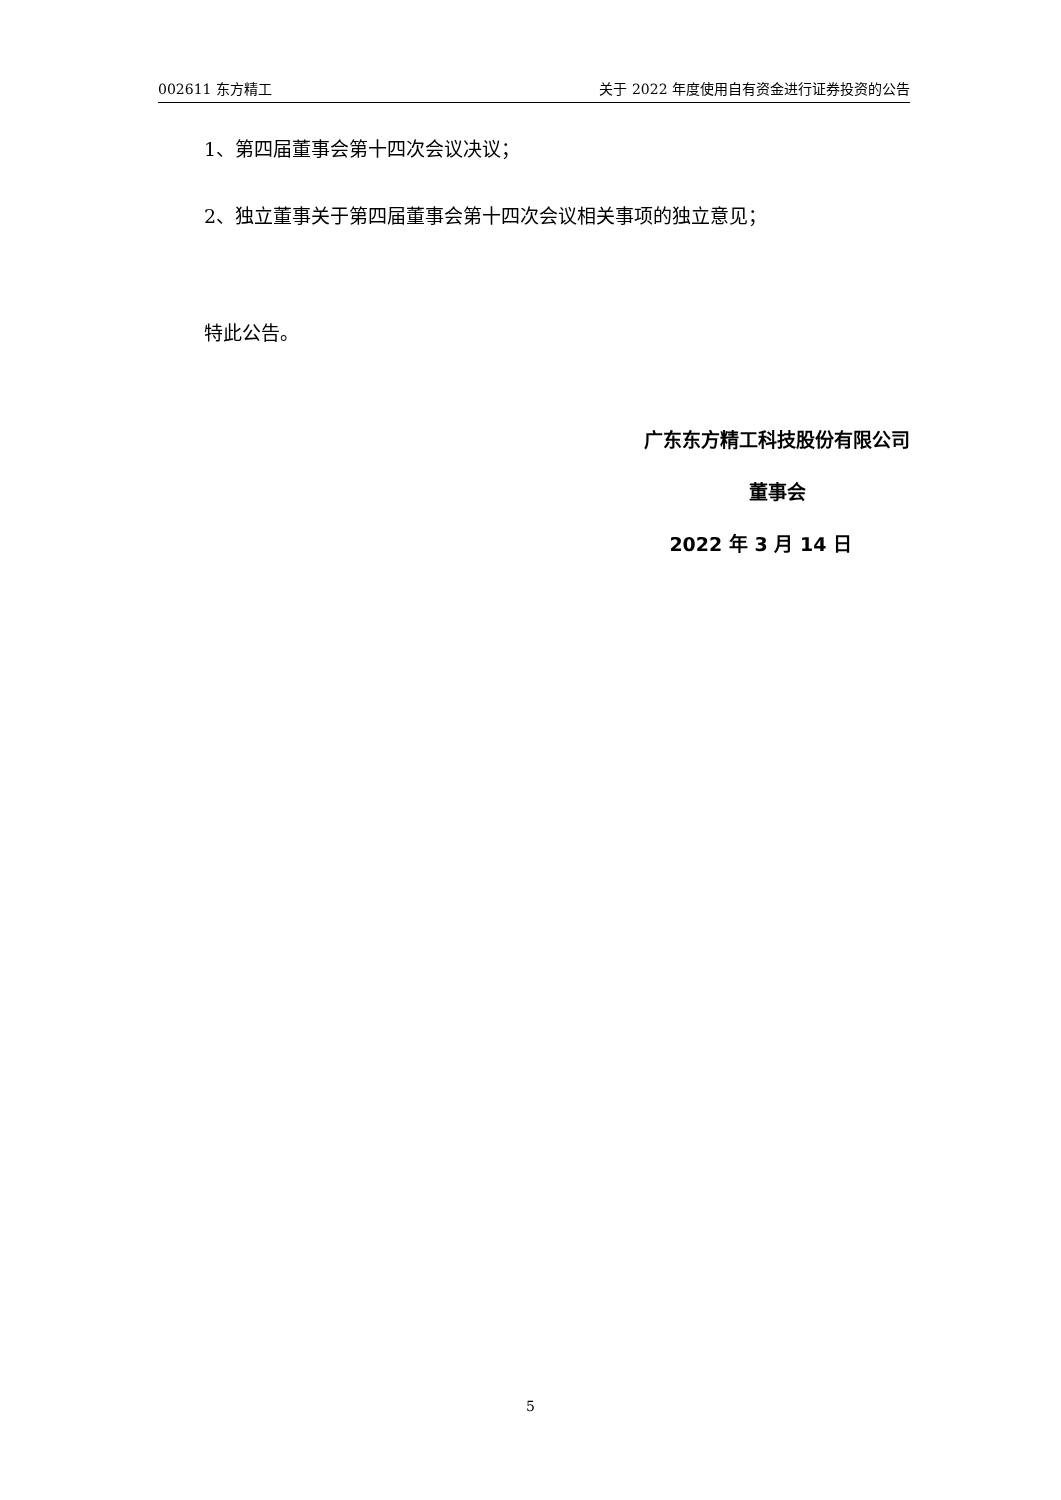002611 东方精工 关于 2022 年度使用自有资金进行证券投资的公告
1、第四届董事会第十四次会议决议；
2、独立董事关于第四届董事会第十四次会议相关事项的独立意见；
特此公告。
广东东方精工科技股份有限公司
董事会
2022 年 3 月 14 日
5